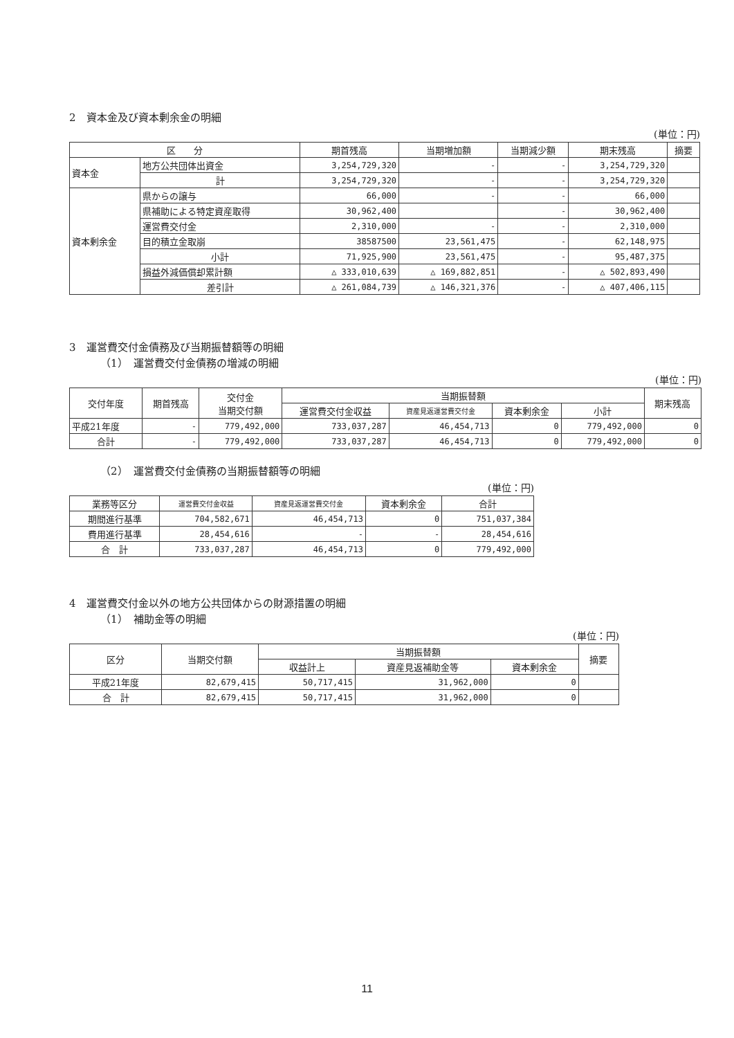2　資本金及び資本剰余金の明細
(単位：円)
| 区 分 | | 期首残高 | 当期増加額 | 当期減少額 | 期末残高 | 摘要 |
| --- | --- | --- | --- | --- | --- | --- |
| 資本金 | 地方公共団体出資金 | 3,254,729,320 | - | - | 3,254,729,320 | |
| | 計 | 3,254,729,320 | - | - | 3,254,729,320 | |
| 資本剰余金 | 県からの譲与 | 66,000 | - | - | 66,000 | |
| | 県補助による特定資産取得 | 30,962,400 | | - | 30,962,400 | |
| | 運営費交付金 | 2,310,000 | - | - | 2,310,000 | |
| | 目的積立金取崩 | 38587500 | 23,561,475 | - | 62,148,975 | |
| | 小計 | 71,925,900 | 23,561,475 | - | 95,487,375 | |
| | 損益外減価償却累計額 | △ 333,010,639 | △ 169,882,851 | - | △ 502,893,490 | |
| | 差引計 | △ 261,084,739 | △ 146,321,376 | - | △ 407,406,115 | |
3　運営費交付金債務及び当期振替額等の明細
（1）　運営費交付金債務の増減の明細
(単位：円)
| 交付年度 | 期首残高 | 交付金 当期交付額 | 当期振替額 | | | | 期末残高 |
| --- | --- | --- | --- | --- | --- | --- | --- |
| | | | 運営費交付金収益 | 資産見返運営費交付金 | 資本剰余金 | 小計 | |
| 平成21年度 | - | 779,492,000 | 733,037,287 | 46,454,713 | 0 | 779,492,000 | 0 |
| 合計 | - | 779,492,000 | 733,037,287 | 46,454,713 | 0 | 779,492,000 | 0 |
（2）　運営費交付金債務の当期振替額等の明細
(単位：円)
| 業務等区分 | 運営費交付金収益 | 資産見返運営費交付金 | 資本剰余金 | 合計 |
| --- | --- | --- | --- | --- |
| 期間進行基準 | 704,582,671 | 46,454,713 | 0 | 751,037,384 |
| 費用進行基準 | 28,454,616 | - | - | 28,454,616 |
| 合 計 | 733,037,287 | 46,454,713 | 0 | 779,492,000 |
4　運営費交付金以外の地方公共団体からの財源措置の明細
（1）　補助金等の明細
(単位：円)
| 区分 | 当期交付額 | 当期振替額 | | | 摘要 |
| --- | --- | --- | --- | --- | --- |
| | | 収益計上 | 資産見返補助金等 | 資本剰余金 | |
| 平成21年度 | 82,679,415 | 50,717,415 | 31,962,000 | 0 | |
| 合 計 | 82,679,415 | 50,717,415 | 31,962,000 | 0 | |
11